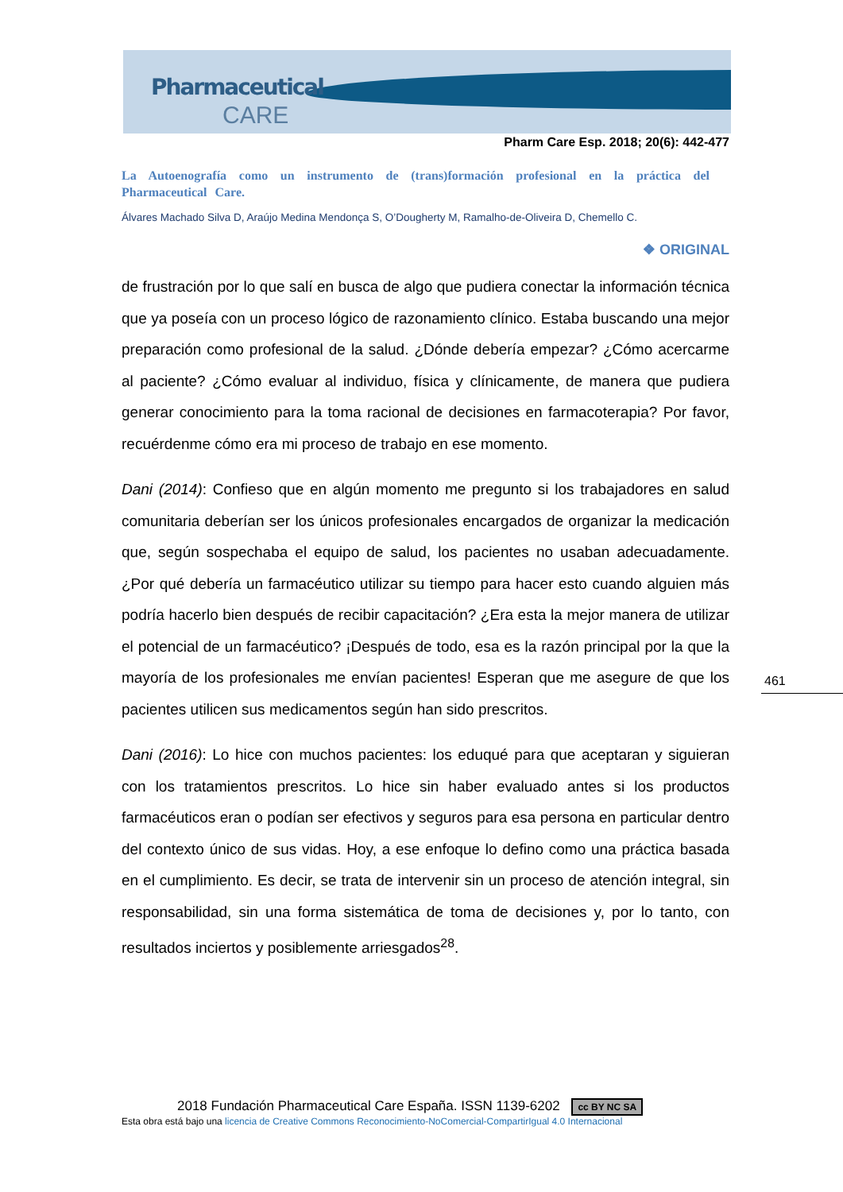Pharmaceutical
CARE
Pharm Care Esp. 2018; 20(6): 442-477
La Autoenografía como un instrumento de (trans)formación profesional en la práctica del Pharmaceutical Care.
Álvares Machado Silva D, Araújo Medina Mendonça S, O’Dougherty M, Ramalho-de-Oliveira D, Chemello C.
❖ ORIGINAL
de frustración por lo que salí en busca de algo que pudiera conectar la información técnica que ya poseía con un proceso lógico de razonamiento clínico. Estaba buscando una mejor preparación como profesional de la salud. ¿Dónde debería empezar? ¿Cómo acercarme al paciente? ¿Cómo evaluar al individuo, física y clínicamente, de manera que pudiera generar conocimiento para la toma racional de decisiones en farmacoterapia? Por favor, recuérdenme cómo era mi proceso de trabajo en ese momento.
Dani (2014): Confieso que en algún momento me pregunto si los trabajadores en salud comunitaria deberían ser los únicos profesionales encargados de organizar la medicación que, según sospechaba el equipo de salud, los pacientes no usaban adecuadamente. ¿Por qué debería un farmacéutico utilizar su tiempo para hacer esto cuando alguien más podría hacerlo bien después de recibir capacitación? ¿Era esta la mejor manera de utilizar el potencial de un farmacéutico? ¡Después de todo, esa es la razón principal por la que la mayoría de los profesionales me envían pacientes! Esperan que me asegure de que los pacientes utilicen sus medicamentos según han sido prescritos.
Dani (2016): Lo hice con muchos pacientes: los eduqué para que aceptaran y siguieran con los tratamientos prescritos. Lo hice sin haber evaluado antes si los productos farmacéuticos eran o podían ser efectivos y seguros para esa persona en particular dentro del contexto único de sus vidas. Hoy, a ese enfoque lo defino como una práctica basada en el cumplimiento. Es decir, se trata de intervenir sin un proceso de atención integral, sin responsabilidad, sin una forma sistemática de toma de decisiones y, por lo tanto, con resultados inciertos y posiblemente arriesgados<sup>28</sup>.
461
2018 Fundación Pharmaceutical Care España. ISSN 1139-6202 cc BY NC SA
Esta obra está bajo una licencia de Creative Commons Reconocimiento-NoComercial-CompartirIgual 4.0 Internacional